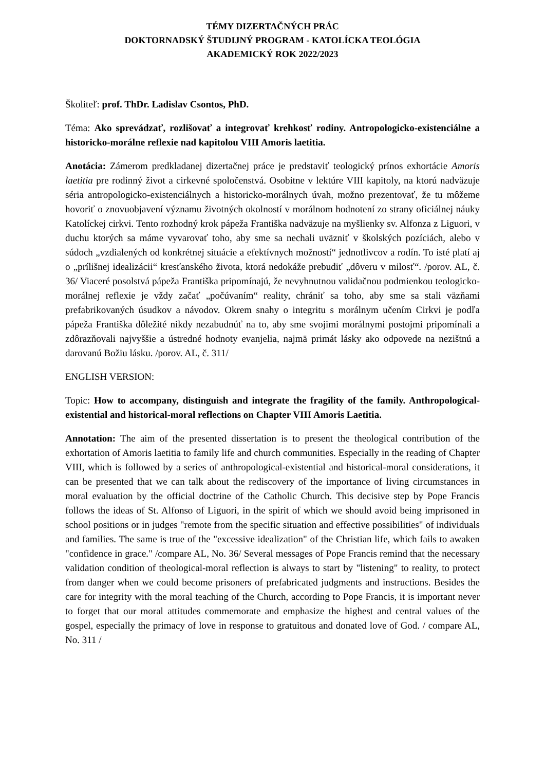TÉMY DIZERTAČNÝCH PRÁC
DOKTORNADSKÝ ŠTUDIJNÝ PROGRAM - KATOLÍCKA TEOLÓGIA
AKADEMICKÝ ROK 2022/2023
Školiteľ: prof. ThDr. Ladislav Csontos, PhD.
Téma: Ako sprevádzať, rozlišovať a integrovať krehkosť rodiny. Antropologicko-existenciálne a historicko-morálne reflexie nad kapitolou VIII Amoris laetitia.
Anotácia: Zámerom predkladanej dizertačnej práce je predstaviť teologický prínos exhortácie Amoris laetitia pre rodinný život a cirkevné spoločenstvá. Osobitne v lektúre VIII kapitoly, na ktorú nadväzuje séria antropologicko-existenciálnych a historicko-morálnych úvah, možno prezentovať, že tu môžeme hovoriť o znovuobjavení významu životných okolností v morálnom hodnotení zo strany oficiálnej náuky Katolíckej cirkvi. Tento rozhodný krok pápeža Františka nadväzuje na myšlienky sv. Alfonza z Liguori, v duchu ktorých sa máme vyvarovať toho, aby sme sa nechali uväzniť v školských pozíciách, alebo v súdoch „vzdialených od konkrétnej situácie a efektívnych možností“ jednotlivcov a rodín. To isté platí aj o „prílišnej idealizácii“ kresťanského života, ktorá nedokáže prebudiť „dôveru v milosť“. /porov. AL, č. 36/ Viaceré posolstvá pápeža Františka pripomínajú, že nevyhnutnou validačnou podmienkou teologicko-morálnej reflexie je vždy začať „počúvaním“ reality, chrániť sa toho, aby sme sa stali väzňami prefabrikovaných úsudkov a návodov. Okrem snahy o integritu s morálnym učením Cirkvi je podľa pápeža Františka dôležité nikdy nezabudnúť na to, aby sme svojimi morálnymi postojmi pripomínali a zdôrazňovali najvyššie a ústredné hodnoty evanjelia, najmä primát lásky ako odpovede na nezištnú a darovanú Božiu lásku. /porov. AL, č. 311/
ENGLISH VERSION:
Topic: How to accompany, distinguish and integrate the fragility of the family. Anthropological-existential and historical-moral reflections on Chapter VIII Amoris Laetitia.
Annotation: The aim of the presented dissertation is to present the theological contribution of the exhortation of Amoris laetitia to family life and church communities. Especially in the reading of Chapter VIII, which is followed by a series of anthropological-existential and historical-moral considerations, it can be presented that we can talk about the rediscovery of the importance of living circumstances in moral evaluation by the official doctrine of the Catholic Church. This decisive step by Pope Francis follows the ideas of St. Alfonso of Liguori, in the spirit of which we should avoid being imprisoned in school positions or in judges "remote from the specific situation and effective possibilities" of individuals and families. The same is true of the "excessive idealization" of the Christian life, which fails to awaken "confidence in grace." /compare AL, No. 36/ Several messages of Pope Francis remind that the necessary validation condition of theological-moral reflection is always to start by "listening" to reality, to protect from danger when we could become prisoners of prefabricated judgments and instructions. Besides the care for integrity with the moral teaching of the Church, according to Pope Francis, it is important never to forget that our moral attitudes commemorate and emphasize the highest and central values of the gospel, especially the primacy of love in response to gratuitous and donated love of God. / compare AL, No. 311 /